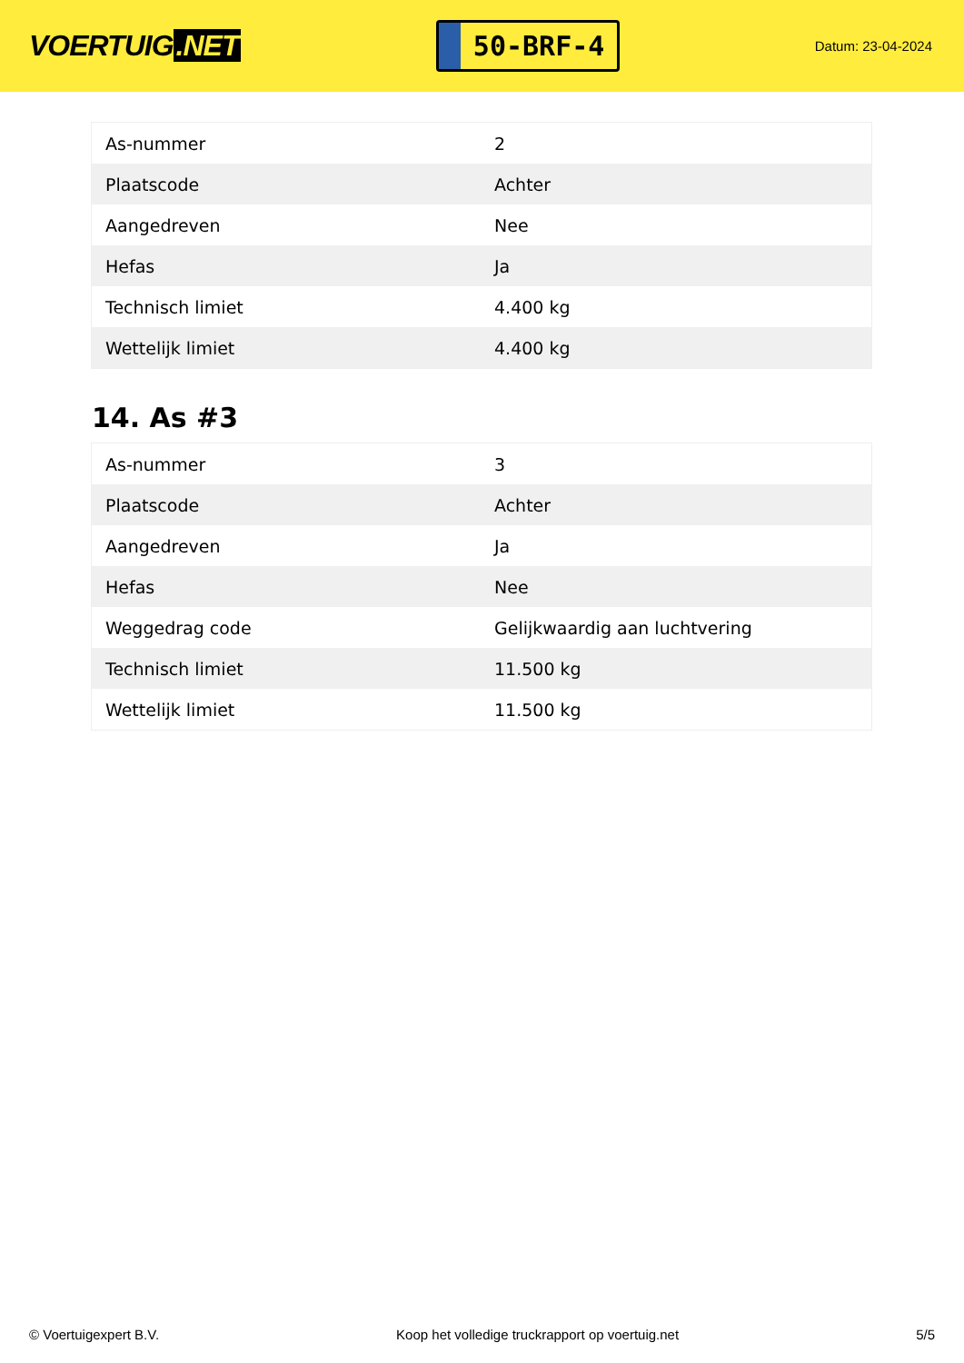VOERTUIG.NET
50-BRF-4
Datum: 23-04-2024
| As-nummer | 2 |
| Plaatscode | Achter |
| Aangedreven | Nee |
| Hefas | Ja |
| Technisch limiet | 4.400 kg |
| Wettelijk limiet | 4.400 kg |
14. As #3
| As-nummer | 3 |
| Plaatscode | Achter |
| Aangedreven | Ja |
| Hefas | Nee |
| Weggedrag code | Gelijkwaardig aan luchtvering |
| Technisch limiet | 11.500 kg |
| Wettelijk limiet | 11.500 kg |
© Voertuigexpert B.V. Koop het volledige truckrapport op voertuig.net 5/5